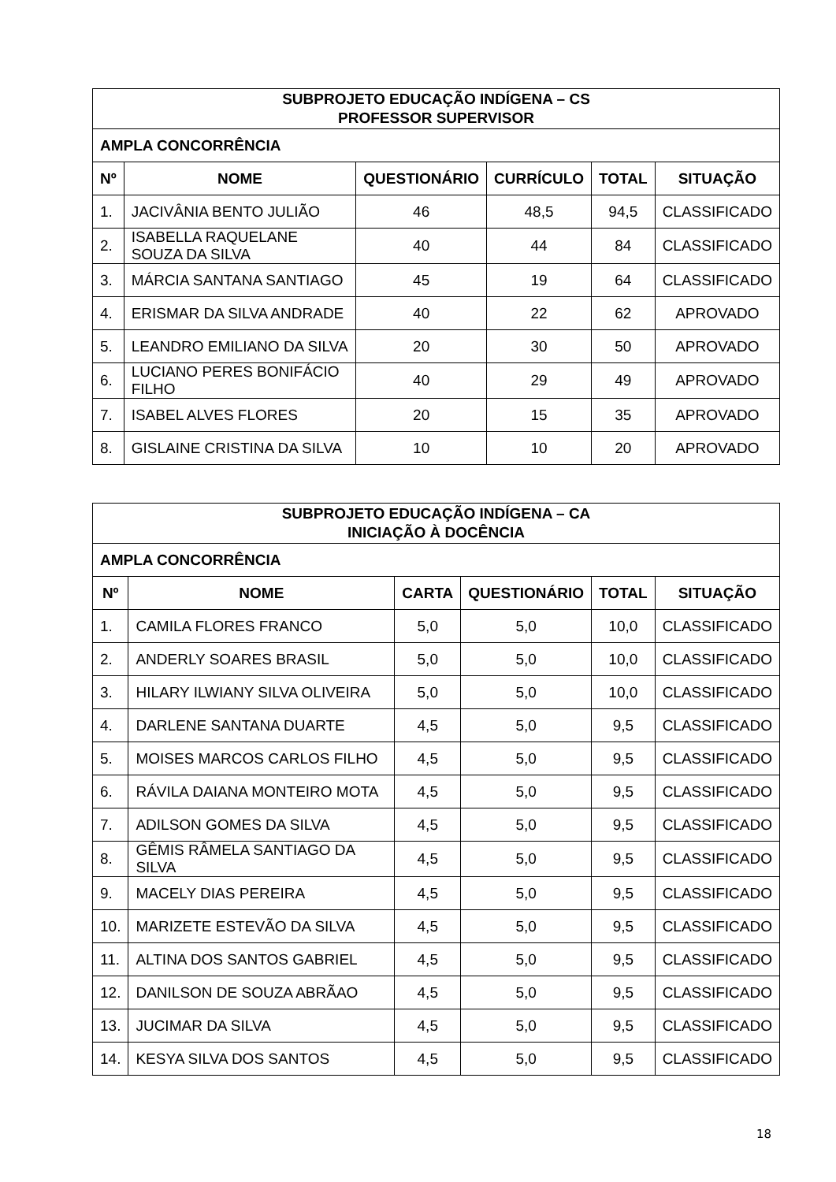| SUBPROJETO EDUCAÇÃO INDÍGENA – CS PROFESSOR SUPERVISOR | | | | | |
| --- | --- | --- | --- | --- | --- |
| AMPLA CONCORRÊNCIA | | | | | |
| Nº | NOME | QUESTIONÁRIO | CURRÍCULO | TOTAL | SITUAÇÃO |
| 1. | JACIVÂNIA BENTO JULIÃO | 46 | 48,5 | 94,5 | CLASSIFICADO |
| 2. | ISABELLA RAQUELANE SOUZA DA SILVA | 40 | 44 | 84 | CLASSIFICADO |
| 3. | MÁRCIA SANTANA SANTIAGO | 45 | 19 | 64 | CLASSIFICADO |
| 4. | ERISMAR DA SILVA ANDRADE | 40 | 22 | 62 | APROVADO |
| 5. | LEANDRO EMILIANO DA SILVA | 20 | 30 | 50 | APROVADO |
| 6. | LUCIANO PERES BONIFÁCIO FILHO | 40 | 29 | 49 | APROVADO |
| 7. | ISABEL ALVES FLORES | 20 | 15 | 35 | APROVADO |
| 8. | GISLAINE CRISTINA DA SILVA | 10 | 10 | 20 | APROVADO |
| SUBPROJETO EDUCAÇÃO INDÍGENA – CA INICIAÇÃO À DOCÊNCIA | | | | | |
| --- | --- | --- | --- | --- | --- |
| AMPLA CONCORRÊNCIA | | | | | |
| Nº | NOME | CARTA | QUESTIONÁRIO | TOTAL | SITUAÇÃO |
| 1. | CAMILA FLORES FRANCO | 5,0 | 5,0 | 10,0 | CLASSIFICADO |
| 2. | ANDERLY SOARES BRASIL | 5,0 | 5,0 | 10,0 | CLASSIFICADO |
| 3. | HILARY ILWIANY SILVA OLIVEIRA | 5,0 | 5,0 | 10,0 | CLASSIFICADO |
| 4. | DARLENE SANTANA DUARTE | 4,5 | 5,0 | 9,5 | CLASSIFICADO |
| 5. | MOISES MARCOS CARLOS FILHO | 4,5 | 5,0 | 9,5 | CLASSIFICADO |
| 6. | RÁVILA DAIANA MONTEIRO MOTA | 4,5 | 5,0 | 9,5 | CLASSIFICADO |
| 7. | ADILSON GOMES DA SILVA | 4,5 | 5,0 | 9,5 | CLASSIFICADO |
| 8. | GÊMIS RÂMELA SANTIAGO DA SILVA | 4,5 | 5,0 | 9,5 | CLASSIFICADO |
| 9. | MACELY DIAS PEREIRA | 4,5 | 5,0 | 9,5 | CLASSIFICADO |
| 10. | MARIZETE ESTEVÃO DA SILVA | 4,5 | 5,0 | 9,5 | CLASSIFICADO |
| 11. | ALTINA DOS SANTOS GABRIEL | 4,5 | 5,0 | 9,5 | CLASSIFICADO |
| 12. | DANILSON DE SOUZA ABRÃAO | 4,5 | 5,0 | 9,5 | CLASSIFICADO |
| 13. | JUCIMAR DA SILVA | 4,5 | 5,0 | 9,5 | CLASSIFICADO |
| 14. | KESYA SILVA DOS SANTOS | 4,5 | 5,0 | 9,5 | CLASSIFICADO |
18